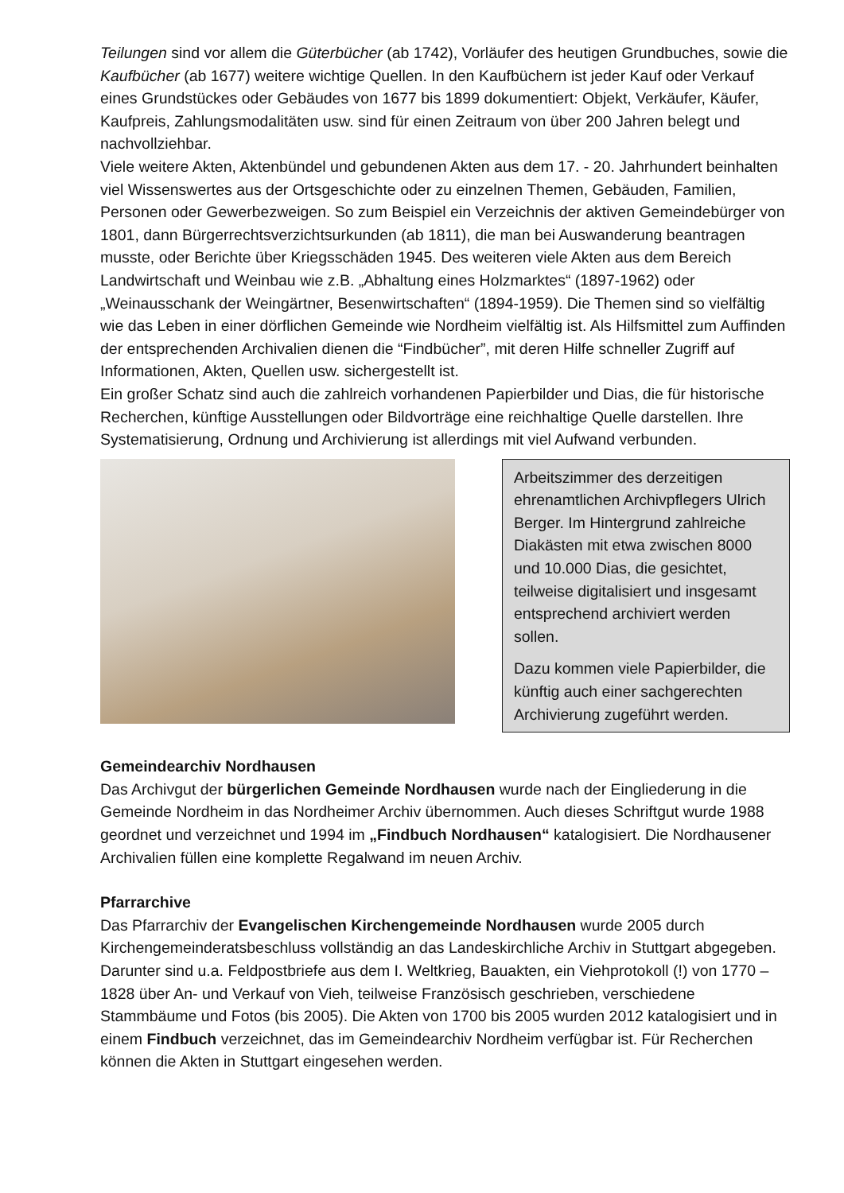Teilungen sind vor allem die Güterbücher (ab 1742), Vorläufer des heutigen Grundbuches, sowie die Kaufbücher (ab 1677) weitere wichtige Quellen. In den Kaufbüchern ist jeder Kauf oder Verkauf eines Grundstückes oder Gebäudes von 1677 bis 1899 dokumentiert: Objekt, Verkäufer, Käufer, Kaufpreis, Zahlungsmodalitäten usw. sind für einen Zeitraum von über 200 Jahren belegt und nachvollziehbar.
Viele weitere Akten, Aktenbündel und gebundenen Akten aus dem 17. - 20. Jahrhundert beinhalten viel Wissenswertes aus der Ortsgeschichte oder zu einzelnen Themen, Gebäuden, Familien, Personen oder Gewerbezweigen. So zum Beispiel ein Verzeichnis der aktiven Gemeindebürger von 1801, dann Bürgerrechtsverzichtsurkunden (ab 1811), die man bei Auswanderung beantragen musste, oder Berichte über Kriegsschäden 1945. Des weiteren viele Akten aus dem Bereich Landwirtschaft und Weinbau wie z.B. „Abhaltung eines Holzmarktes“ (1897-1962) oder „Weinausschank der Weingärtner, Besenwirtschaften“ (1894-1959). Die Themen sind so vielfältig wie das Leben in einer dörflichen Gemeinde wie Nordheim vielfältig ist. Als Hilfsmittel zum Auffinden der entsprechenden Archivalien dienen die “Findbücher”, mit deren Hilfe schneller Zugriff auf Informationen, Akten, Quellen usw. sichergestellt ist.
Ein großer Schatz sind auch die zahlreich vorhandenen Papierbilder und Dias, die für historische Recherchen, künftige Ausstellungen oder Bildvorträge eine reichhaltige Quelle darstellen. Ihre Systematisierung, Ordnung und Archivierung ist allerdings mit viel Aufwand verbunden.
Arbeitszimmer des derzeitigen ehrenamtlichen Archivpflegers Ulrich Berger. Im Hintergrund zahlreiche Diakästen mit etwa zwischen 8000 und 10.000 Dias, die gesichtet, teilweise digitalisiert und insgesamt entsprechend archiviert werden sollen.
Dazu kommen viele Papierbilder, die künftig auch einer sachgerechten Archivierung zugeführt werden.
Gemeindearchiv Nordhausen
Das Archivgut der bürgerlichen Gemeinde Nordhausen wurde nach der Eingliederung in die Gemeinde Nordheim in das Nordheimer Archiv übernommen. Auch dieses Schriftgut wurde 1988 geordnet und verzeichnet und 1994 im „Findbuch Nordhausen“ katalogisiert. Die Nordhausener Archivalien füllen eine komplette Regalwand im neuen Archiv.
Pfarrarchive
Das Pfarrarchiv der Evangelischen Kirchengemeinde Nordhausen wurde 2005 durch Kirchengemeinderatsbeschluss vollständig an das Landeskirchliche Archiv in Stuttgart abgegeben. Darunter sind u.a. Feldpostbriefe aus dem I. Weltkrieg, Bauakten, ein Viehprotokoll (!) von 1770 – 1828 über An- und Verkauf von Vieh, teilweise Französisch geschrieben, verschiedene Stammbäume und Fotos (bis 2005). Die Akten von 1700 bis 2005 wurden 2012 katalogisiert und in einem Findbuch verzeichnet, das im Gemeindearchiv Nordheim verfügbar ist. Für Recherchen können die Akten in Stuttgart eingesehen werden.